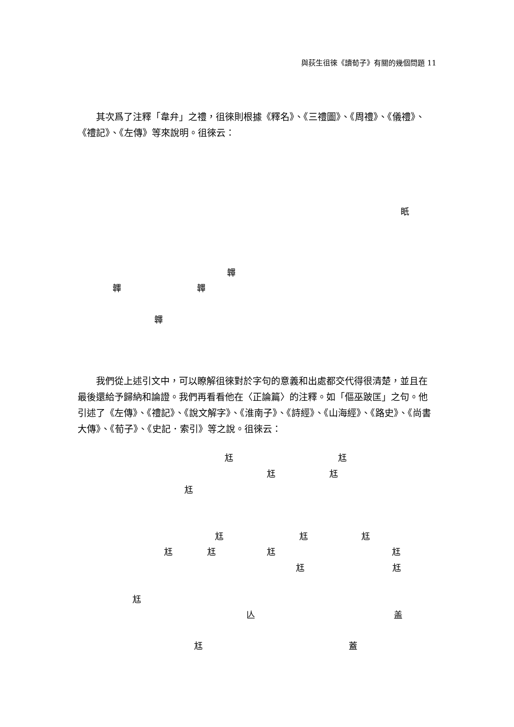與荻生徂徠《讀荀子》有關的幾個問題 11
　　其次爲了注釋「韋弁」之禮，徂徠則根據《釋名》、《三禮圖》、《周禮》、《儀禮》、《禮記》、《左傳》等來說明。徂徠云：
眂
韠
韠 韠
韠
　　我們從上述引文中，可以瞭解徂徠對於字句的意義和出處都交代得很清楚，並且在最後還給予歸納和論證。我們再看看他在〈正論篇〉的注釋。如「傴巫跛匡」之句。他引述了《左傳》、《禮記》、《說文解字》、《淮南子》、《詩經》、《山海經》、《路史》、《尚書大傳》、《荀子》、《史記．索引》等之說。徂徠云：
尪 尪
尪 尪
尪
尪 尪 尪
尪 尪 尪 尪
尪 尪
尪
亾 盖
尪 蓋